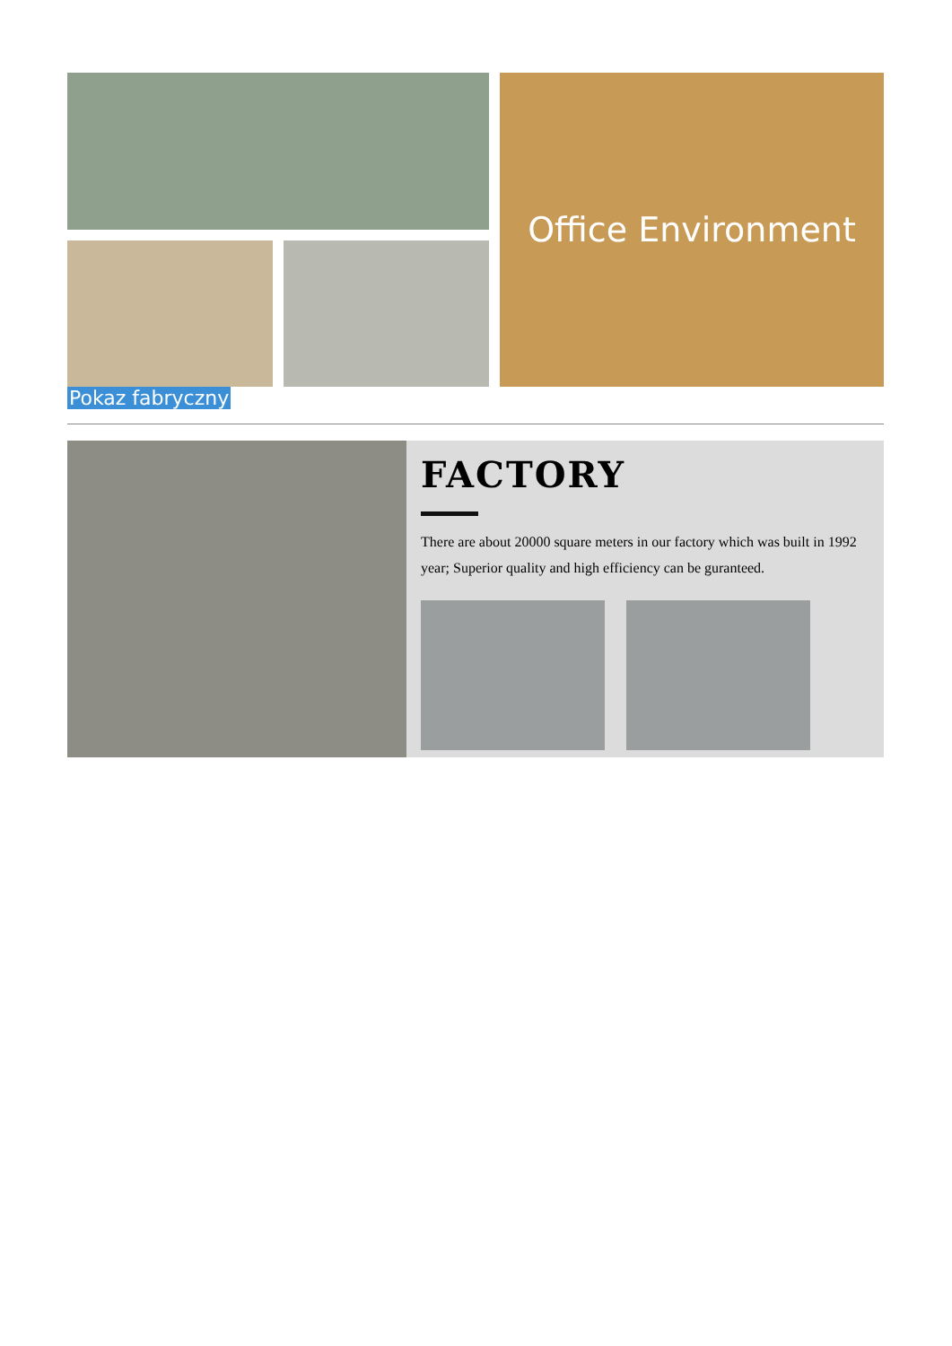Office Environment
Pokaz fabryczny
FACTORY
There are about 20000 square meters in our factory which was built in 1992 year; Superior quality and high efficiency can be guranteed.